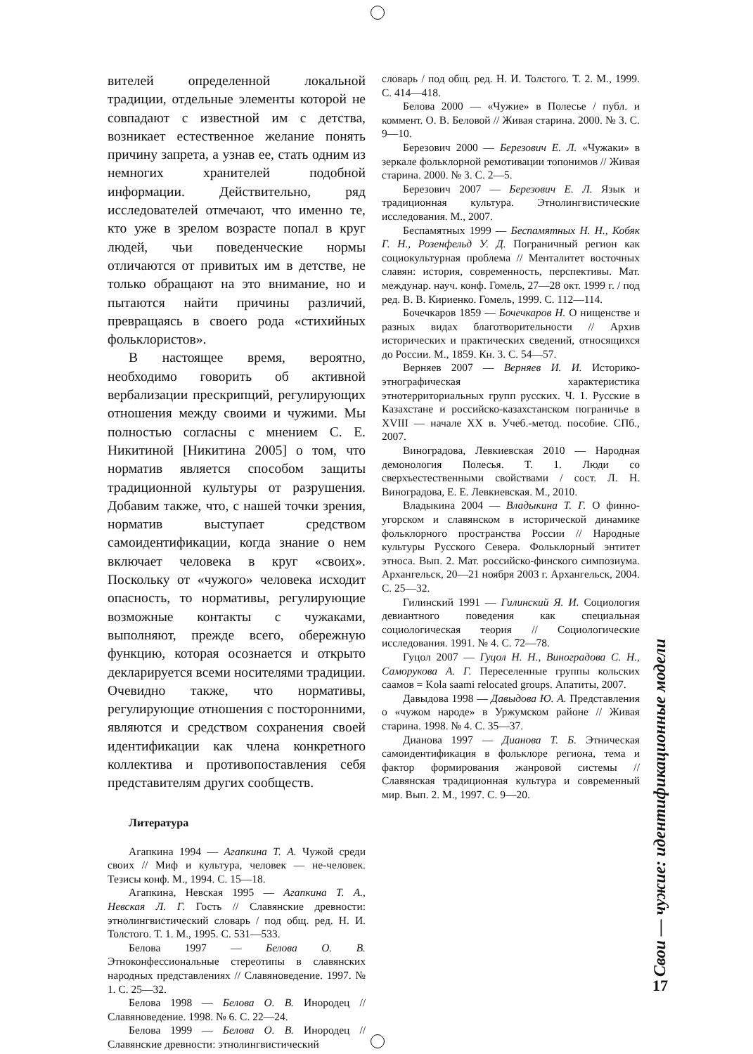вителей определенной локальной традиции, отдельные элементы которой не совпадают с известной им с детства, возникает естественное желание понять причину запрета, а узнав ее, стать одним из немногих хранителей подобной информации. Действительно, ряд исследователей отмечают, что именно те, кто уже в зрелом возрасте попал в круг людей, чьи поведенческие нормы отличаются от привитых им в детстве, не только обращают на это внимание, но и пытаются найти причины различий, превращаясь в своего рода «стихийных фольклористов».
В настоящее время, вероятно, необходимо говорить об активной вербализации прескрипций, регулирующих отношения между своими и чужими. Мы полностью согласны с мнением С. Е. Никитиной [Никитина 2005] о том, что норматив является способом защиты традиционной культуры от разрушения. Добавим также, что, с нашей точки зрения, норматив выступает средством самоидентификации, когда знание о нем включает человека в круг «своих». Поскольку от «чужого» человека исходит опасность, то нормативы, регулирующие возможные контакты с чужаками, выполняют, прежде всего, обережную функцию, которая осознается и открыто декларируется всеми носителями традиции. Очевидно также, что нормативы, регулирующие отношения с посторонними, являются и средством сохранения своей идентификации как члена конкретного коллектива и противопоставления себя представителям других сообществ.
Литература
Агапкина 1994 — Агапкина Т. А. Чужой среди своих // Миф и культура, человек — не-человек. Тезисы конф. М., 1994. С. 15—18.
Агапкина, Невская 1995 — Агапкина Т. А., Невская Л. Г. Гость // Славянские древности: этнолингвистический словарь / под общ. ред. Н. И. Толстого. Т. 1. М., 1995. С. 531—533.
Белова 1997 — Белова О. В. Этноконфессиональные стереотипы в славянских народных представлениях // Славяноведение. 1997. № 1. С. 25—32.
Белова 1998 — Белова О. В. Инородец // Славяноведение. 1998. № 6. С. 22—24.
Белова 1999 — Белова О. В. Инородец // Славянские древности: этнолингвистический
словарь / под общ. ред. Н. И. Толстого. Т. 2. М., 1999. С. 414—418.
Белова 2000 — «Чужие» в Полесье / публ. и коммент. О. В. Беловой // Живая старина. 2000. № 3. С. 9—10.
Березович 2000 — Березович Е. Л. «Чужаки» в зеркале фольклорной ремотивации топонимов // Живая старина. 2000. № 3. С. 2—5.
Березович 2007 — Березович Е. Л. Язык и традиционная культура. Этнолингвистические исследования. М., 2007.
Беспамятных 1999 — Беспамятных Н. Н., Кобяк Г. Н., Розенфельд У. Д. Пограничный регион как социокультурная проблема // Менталитет восточных славян: история, современность, перспективы. Мат. междунар. науч. конф. Гомель, 27—28 окт. 1999 г. / под ред. В. В. Кириенко. Гомель, 1999. С. 112—114.
Бочечкаров 1859 — Бочечкаров Н. О нищенстве и разных видах благотворительности // Архив исторических и практических сведений, относящихся до России. М., 1859. Кн. 3. С. 54—57.
Верняев 2007 — Верняев И. И. Историко-этнографическая характеристика этнотерриториальных групп русских. Ч. 1. Русские в Казахстане и российско-казахстанском пограничье в XVIII — начале XX в. Учеб.-метод. пособие. СПб., 2007.
Виноградова, Левкиевская 2010 — Народная демонология Полесья. Т. 1. Люди со сверхъестественными свойствами / сост. Л. Н. Виноградова, Е. Е. Левкиевская. М., 2010.
Владыкина 2004 — Владыкина Т. Г. О финно-угорском и славянском в исторической динамике фольклорного пространства России // Народные культуры Русского Севера. Фольклорный энтитет этноса. Вып. 2. Мат. российско-финского симпозиума. Архангельск, 20—21 ноября 2003 г. Архангельск, 2004. С. 25—32.
Гилинский 1991 — Гилинский Я. И. Социология девиантного поведения как специальная социологическая теория // Социологические исследования. 1991. № 4. С. 72—78.
Гуцол 2007 — Гуцол Н. Н., Виноградова С. Н., Саморукова А. Г. Переселенные группы кольских саамов = Kola saami relocated groups. Апатиты, 2007.
Давыдова 1998 — Давыдова Ю. А. Представления о «чужом народе» в Уржумском районе // Живая старина. 1998. № 4. С. 35—37.
Дианова 1997 — Дианова Т. Б. Этническая самоидентификация в фольклоре региона, тема и фактор формирования жанровой системы // Славянская традиционная культура и современный мир. Вып. 2. М., 1997. С. 9—20.
Свои — чужие: идентификационные модели
17